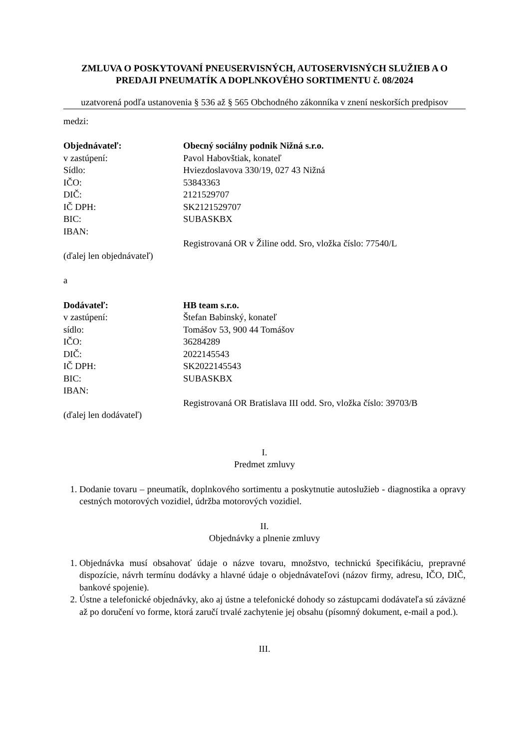ZMLUVA O POSKYTOVANÍ PNEUSERVISNÝCH, AUTOSERVISNÝCH SLUŽIEB A O PREDAJI PNEUMATÍK A DOPLNKOVÉHO SORTIMENTU č. 08/2024
uzatvorená podľa ustanovenia § 536 až § 565 Obchodného zákonníka v znení neskorších predpisov
medzi:
Objednávateľ: Obecný sociálny podnik Nižná s.r.o.
v zastúpení: Pavol Habovštiak, konateľ
Sídlo: Hviezdoslavova 330/19, 027 43 Nižná
IČO: 53843363
DIČ: 2121529707
IČ DPH: SK2121529707
BIC: SUBASKBX
IBAN:
Registrovaná OR v Žiline odd. Sro, vložka číslo: 77540/L
(ďalej len objednávateľ)
a
Dodávateľ: HB team s.r.o.
v zastúpení: Štefan Babinský, konateľ
sídlo: Tomášov 53, 900 44 Tomášov
IČO: 36284289
DIČ: 2022145543
IČ DPH: SK2022145543
BIC: SUBASKBX
IBAN:
Registrovaná OR Bratislava III odd. Sro, vložka číslo: 39703/B
(ďalej len dodávateľ)
I.
Predmet zmluvy
1. Dodanie tovaru – pneumatík, doplnkového sortimentu a poskytnutie autoslužieb - diagnostika a opravy cestných motorových vozidiel, údržba motorových vozidiel.
II.
Objednávky a plnenie zmluvy
1. Objednávka musí obsahovať údaje o názve tovaru, množstvo, technickú špecifikáciu, prepravné dispozície, návrh termínu dodávky a hlavné údaje o objednávateľovi (názov firmy, adresu, IČO, DIČ, bankové spojenie).
2. Ústne a telefonické objednávky, ako aj ústne a telefonické dohody so zástupcami dodávateľa sú záväzné až po doručení vo forme, ktorá zaručí trvalé zachytenie jej obsahu (písomný dokument, e-mail a pod.).
III.